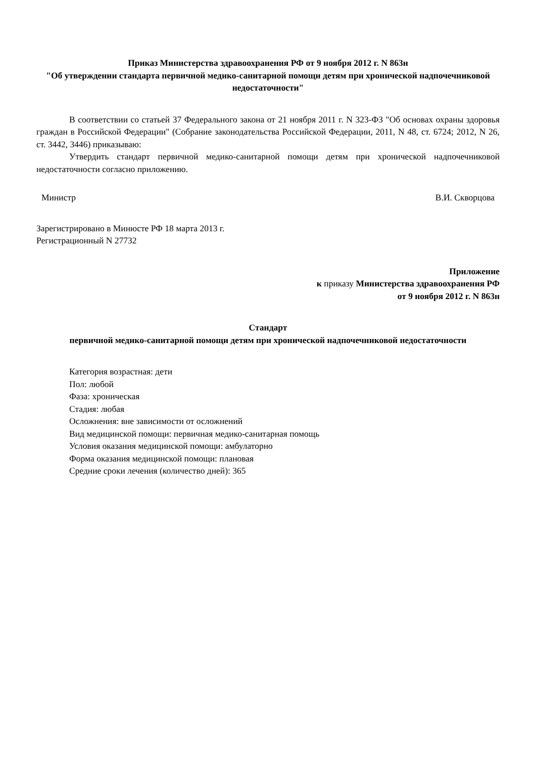Приказ Министерства здравоохранения РФ от 9 ноября 2012 г. N 863н
"Об утверждении стандарта первичной медико-санитарной помощи детям при хронической надпочечниковой недостаточности"
В соответствии со статьей 37 Федерального закона от 21 ноября 2011 г. N 323-ФЗ "Об основах охраны здоровья граждан в Российской Федерации" (Собрание законодательства Российской Федерации, 2011, N 48, ст. 6724; 2012, N 26, ст. 3442, 3446) приказываю:
Утвердить стандарт первичной медико-санитарной помощи детям при хронической надпочечниковой недостаточности согласно приложению.
Министр В.И. Скворцова
Зарегистрировано в Минюсте РФ 18 марта 2013 г.
Регистрационный N 27732
Приложение
к приказу Министерства здравоохранения РФ
от 9 ноября 2012 г. N 863н
Стандарт
первичной медико-санитарной помощи детям при хронической надпочечниковой недостаточности
Категория возрастная: дети
Пол: любой
Фаза: хроническая
Стадия: любая
Осложнения: вне зависимости от осложнений
Вид медицинской помощи: первичная медико-санитарная помощь
Условия оказания медицинской помощи: амбулаторно
Форма оказания медицинской помощи: плановая
Средние сроки лечения (количество дней): 365